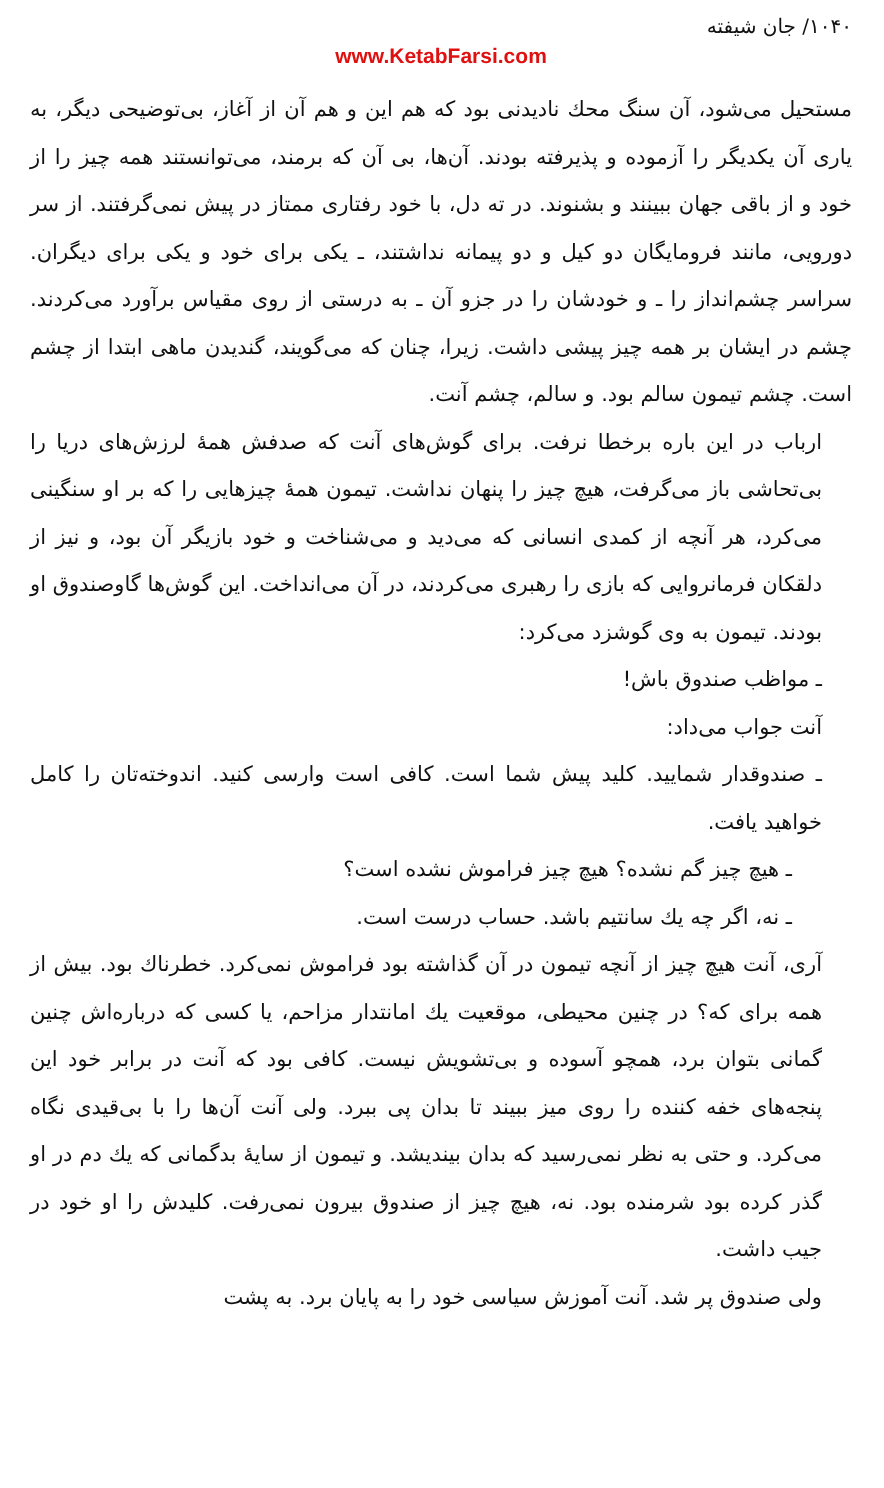۱۰۴۰/ جان شیفته
www.KetabFarsi.com
مستحیل می‌شود، آن سنگ محك نادیدنی بود که هم این و هم آن از آغاز، بی‌توضیحی دیگر، به یاری آن یکدیگر را آزموده و پذیرفته بودند. آن‌ها، بی آن که برمند، می‌توانستند همه چیز را از خود و از باقی جهان ببینند و بشنوند. در ته دل، با خود رفتاری ممتاز در پیش نمی‌گرفتند. از سر دورویی، مانند فرومایگان دو کیل و دو پیمانه نداشتند، ـ یکی برای خود و یکی برای دیگران. سراسر چشم‌انداز را ـ و خودشان را در جزو آن ـ به درستی از روی مقیاس برآورد می‌کردند. چشم در ایشان بر همه چیز پیشی داشت. زیرا، چنان که می‌گویند، گندیدن ماهی ابتدا از چشم است. چشم تیمون سالم بود. و سالم، چشم آنت.
ارباب در این باره برخطا نرفت. برای گوش‌های آنت که صدفش همهٔ لرزش‌های دریا را بی‌تحاشی باز می‌گرفت، هیچ چیز را پنهان نداشت. تیمون همهٔ چیزهایی را که بر او سنگینی می‌کرد، هر آنچه از کمدی انسانی که می‌دید و می‌شناخت و خود بازیگر آن بود، و نیز از دلقکان فرمانروایی که بازی را رهبری می‌کردند، در آن می‌انداخت. این گوش‌ها گاوصندوق او بودند. تیمون به وی گوشزد می‌کرد:
ـ مواظب صندوق باش!
آنت جواب می‌داد:
ـ صندوقدار شمایید. کلید پیش شما است. کافی است وارسی کنید. اندوخته‌تان را کامل خواهید یافت.
ـ هیچ چیز گم نشده؟ هیچ چیز فراموش نشده است؟
ـ نه، اگر چه یك سانتیم باشد. حساب درست است.
آری، آنت هیچ چیز از آنچه تیمون در آن گذاشته بود فراموش نمی‌کرد. خطرناك بود. بیش از همه برای که؟ در چنین محیطی، موقعیت یك امانتدار مزاحم، یا کسی که درباره‌اش چنین گمانی بتوان برد، همچو آسوده و بی‌تشویش نیست. کافی بود که آنت در برابر خود این پنجه‌های خفه کننده را روی میز ببیند تا بدان پی ببرد. ولی آنت آن‌ها را با بی‌قیدی نگاه می‌کرد. و حتی به نظر نمی‌رسید که بدان بیندیشد. و تیمون از سایهٔ بدگمانی که یك دم در او گذر کرده بود شرمنده بود. نه، هیچ چیز از صندوق بیرون نمی‌رفت. کلیدش را او خود در جیب داشت.
ولی صندوق پر شد. آنت آموزش سیاسی خود را به پایان برد. به پشت